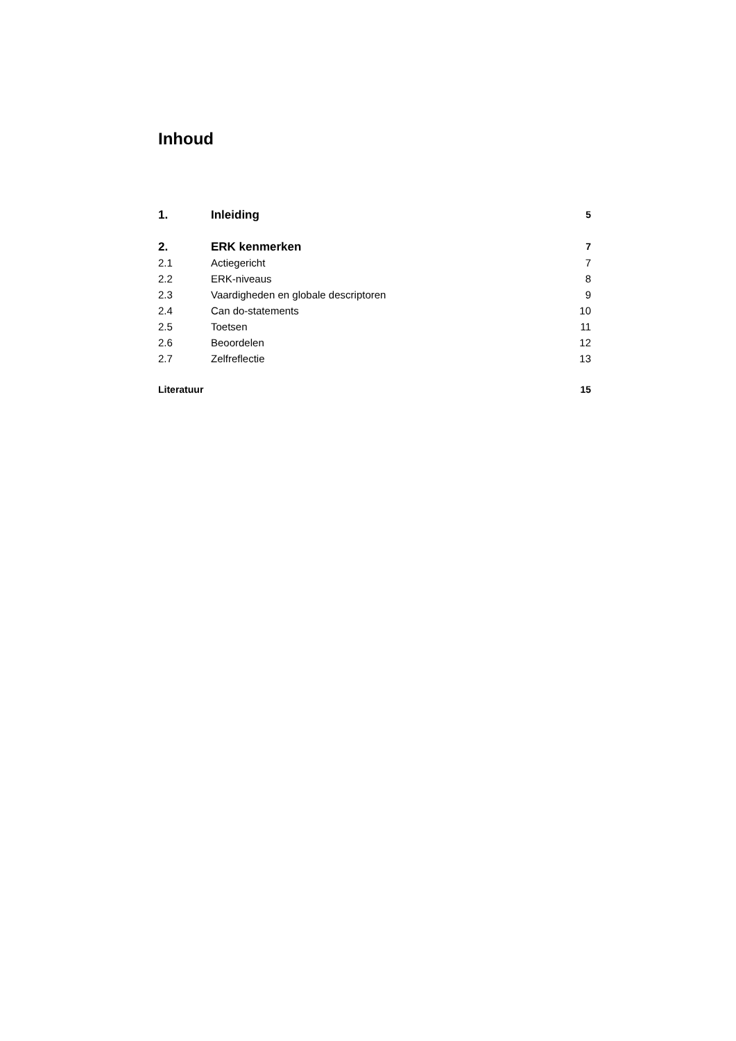Inhoud
1. Inleiding 5
2. ERK kenmerken 7
2.1 Actiegericht 7
2.2 ERK-niveaus 8
2.3 Vaardigheden en globale descriptoren 9
2.4 Can do-statements 10
2.5 Toetsen 11
2.6 Beoordelen 12
2.7 Zelfreflectie 13
Literatuur 15